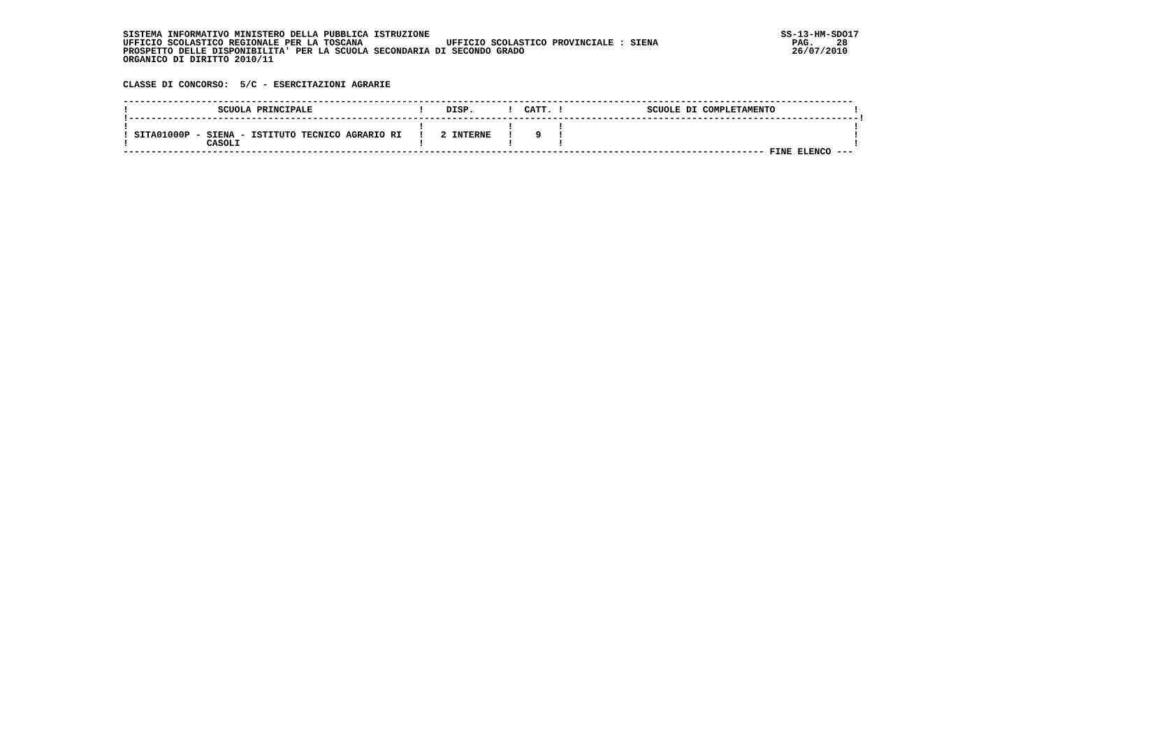SISTEMA INFORMATIVO MINISTERO DELLA PUBBLICA ISTRUZIONE                                                               SS-13-HM-SDO17
UFFICIO SCOLASTICO REGIONALE PER LA TOSCANA               UFFICIO SCOLASTICO PROVINCIALE : SIENA                        PAG.    28
PROSPETTO DELLE DISPONIBILITA' PER LA SCUOLA SECONDARIA DI SECONDO GRADO                                                26/07/2010
ORGANICO DI DIRITTO 2010/11


CLASSE DI CONCORSO:  5/C - ESERCITAZIONI AGRARIE

-----------------------------------------------------------------------------------------------------------------------------------
!                SCUOLA PRINCIPALE                   !    DISP.      !  CATT. !               SCUOLE DI COMPLETAMENTO              !
!-----------------------------------------------------------------------------------------------------------------------------------!
!                                                    !               !        !                                                    !
! SITA01000P - SIENA - ISTITUTO TECNICO AGRARIO RI   !   2 INTERNE   !    9   !                                                    !
!              CASOLI                                !               !        !                                                    !
------------------------------------------------------------------------------------------------------------------- FINE ELENCO ---